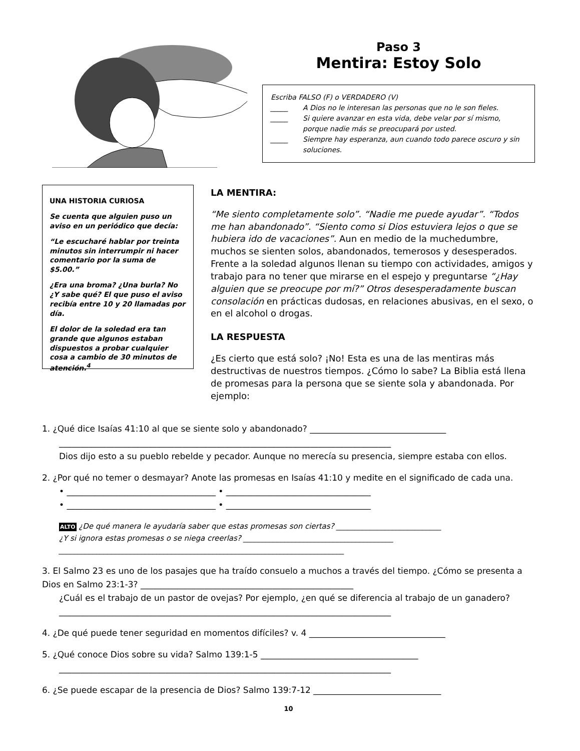Paso 3
Mentira: Estoy Solo
Escriba FALSO (F) o VERDADERO (V)
_____ A Dios no le interesan las personas que no le son fieles.
_____ Si quiere avanzar en esta vida, debe velar por sí mismo, porque nadie más se preocupará por usted.
_____ Siempre hay esperanza, aun cuando todo parece oscuro y sin soluciones.
UNA HISTORIA CURIOSA
Se cuenta que alguien puso un aviso en un periódico que decía:
“Le escucharé hablar por treinta minutos sin interrumpir ni hacer comentario por la suma de $5.00.”
¿Era una broma? ¿Una burla? No ¿Y sabe qué? El que puso el aviso recibía entre 10 y 20 llamadas por día.
El dolor de la soledad era tan grande que algunos estaban dispuestos a probar cualquier cosa a cambio de 30 minutos de atención.<sup>4</sup>
LA MENTIRA:
“Me siento completamente solo”. “Nadie me puede ayudar”. “Todos me han abandonado”. “Siento como si Dios estuviera lejos o que se hubiera ido de vacaciones”. Aun en medio de la muchedumbre, muchos se sienten solos, abandonados, temerosos y desesperados. Frente a la soledad algunos llenan su tiempo con actividades, amigos y trabajo para no tener que mirarse en el espejo y preguntarse “¿Hay alguien que se preocupe por mí?” Otros desesperadamente buscan consolación en prácticas dudosas, en relaciones abusivas, en el sexo, o en el alcohol o drogas.
LA RESPUESTA
¿Es cierto que está solo? ¡No! Esta es una de las mentiras más destructivas de nuestros tiempos. ¿Cómo lo sabe? La Biblia está llena de promesas para la persona que se siente sola y abandonada. Por ejemplo:
1. ¿Qué dice Isaías 41:10 al que se siente solo y abandonado? ________________________________
______________________________________________________________________________
Dios dijo esto a su pueblo rebelde y pecador. Aunque no merecía su presencia, siempre estaba con ellos.
2. ¿Por qué no temer o desmayar? Anote las promesas en Isaías 41:10 y medite en el significado de cada una.
• ___________________________________ • __________________________________
• ___________________________________ • __________________________________
ALTO ¿De qué manera le ayudaría saber que estas promesas son ciertas? ____________________________
¿Y si ignora estas promesas o se niega creerlas? ________________________________________
____________________________________________________________________________
3. El Salmo 23 es uno de los pasajes que ha traído consuelo a muchos a través del tiempo. ¿Cómo se presenta a Dios en Salmo 23:1-3? __________________________________________________
¿Cuál es el trabajo de un pastor de ovejas? Por ejemplo, ¿en qué se diferencia al trabajo de un ganadero?
______________________________________________________________________________
4. ¿De qué puede tener seguridad en momentos difíciles? v. 4 ________________________________
5. ¿Qué conoce Dios sobre su vida? Salmo 139:1-5 _____________________________________
______________________________________________________________________________
6. ¿Se puede escapar de la presencia de Dios? Salmo 139:7-12 ______________________________
10